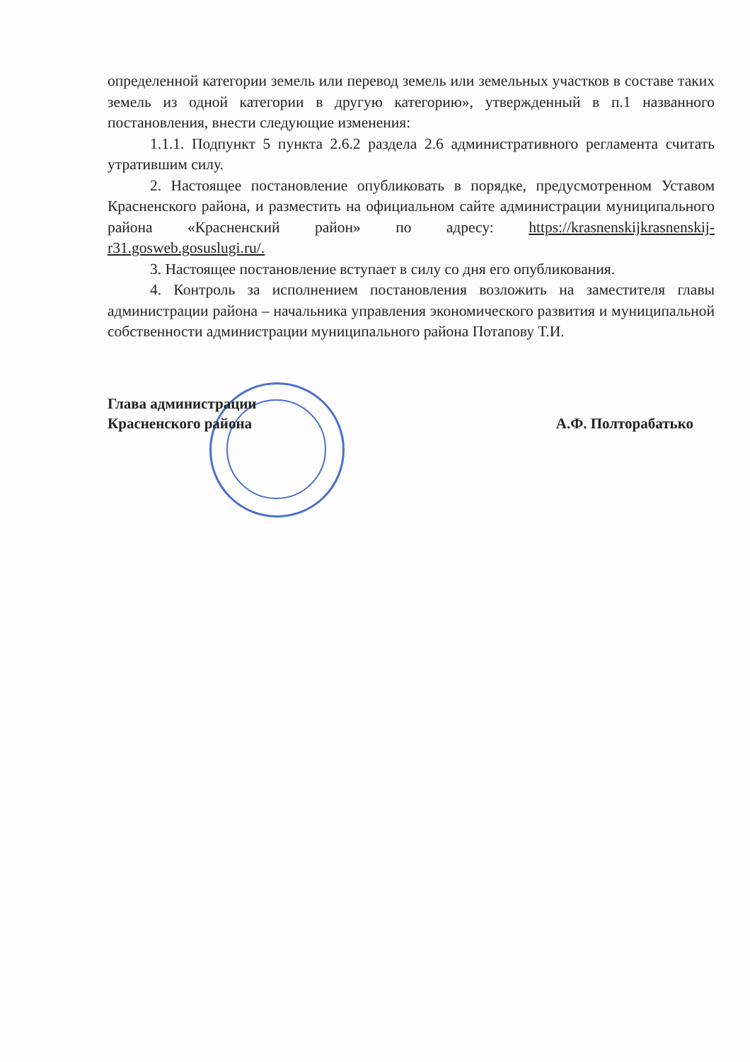определенной категории земель или перевод земель или земельных участков в составе таких земель из одной категории в другую категорию», утвержденный в п.1 названного постановления, внести следующие изменения:
1.1.1. Подпункт 5 пункта 2.6.2 раздела 2.6 административного регламента считать утратившим силу.
2. Настоящее постановление опубликовать в порядке, предусмотренном Уставом Красненского района, и разместить на официальном сайте администрации муниципального района «Красненский район» по адресу: https://krasnenskijkrasnenskij-r31.gosweb.gosuslugi.ru/.
3. Настоящее постановление вступает в силу со дня его опубликования.
4. Контроль за исполнением постановления возложить на заместителя главы администрации района – начальника управления экономического развития и муниципальной собственности администрации муниципального района Потапову Т.И.
Глава администрации
Красненского района
А.Ф. Полторабатько